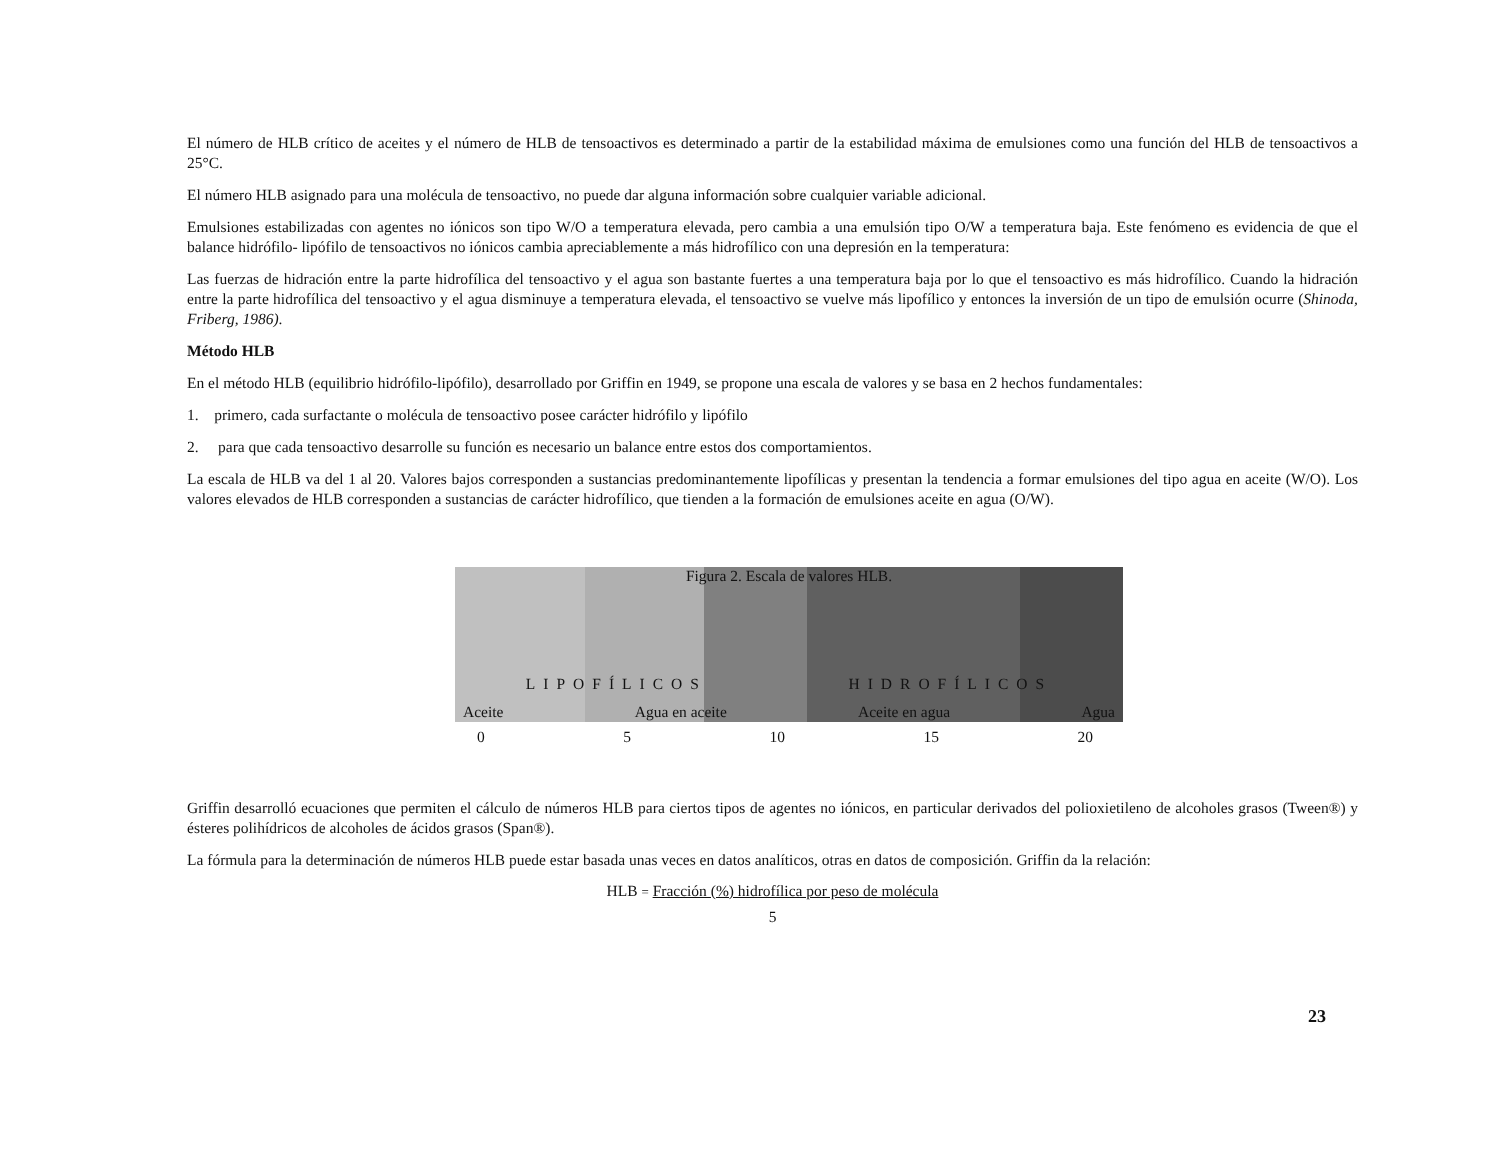El número de HLB crítico de aceites y el número de HLB de tensoactivos es determinado a partir de la estabilidad máxima de emulsiones como una función del HLB de tensoactivos a 25°C.
El número HLB asignado para una molécula de tensoactivo, no puede dar alguna información sobre cualquier variable adicional.
Emulsiones estabilizadas con agentes no iónicos son tipo W/O a temperatura elevada, pero cambia a una emulsión tipo O/W a temperatura baja. Este fenómeno es evidencia de que el balance hidrófilo- lipófilo de tensoactivos no iónicos cambia apreciablemente a más hidrofílico con una depresión en la temperatura:
Las fuerzas de hidración entre la parte hidrofílica del tensoactivo y el agua son bastante fuertes a una temperatura baja por lo que el tensoactivo es más hidrofílico. Cuando la hidración entre la parte hidrofílica del tensoactivo y el agua disminuye a temperatura elevada, el tensoactivo se vuelve más lipofílico y entonces la inversión de un tipo de emulsión ocurre (Shinoda, Friberg, 1986).
Método HLB
En el método HLB (equilibrio hidrófilo-lipófilo), desarrollado por Griffin en 1949, se propone una escala de valores y se basa en 2 hechos fundamentales:
1. primero, cada surfactante o molécula de tensoactivo posee carácter hidrófilo y lipófilo
2. para que cada tensoactivo desarrolle su función es necesario un balance entre estos dos comportamientos.
La escala de HLB va del 1 al 20. Valores bajos corresponden a sustancias predominantemente lipofílicas y presentan la tendencia a formar emulsiones del tipo agua en aceite (W/O). Los valores elevados de HLB corresponden a sustancias de carácter hidrofílico, que tienden a la formación de emulsiones aceite en agua (O/W).
Figura 2. Escala de valores HLB.
LIPOFÍLICOS HIDROFÍLICOS
Aceite Agua en aceite Aceite en agua Agua
0 5 10 15 20
Griffin desarrolló ecuaciones que permiten el cálculo de números HLB para ciertos tipos de agentes no iónicos, en particular derivados del polioxietileno de alcoholes grasos (Tween®) y ésteres polihídricos de alcoholes de ácidos grasos (Span®).
La fórmula para la determinación de números HLB puede estar basada unas veces en datos analíticos, otras en datos de composición. Griffin da la relación:
HLB = Fracción (%) hidrofílica por peso de molécula
5
23